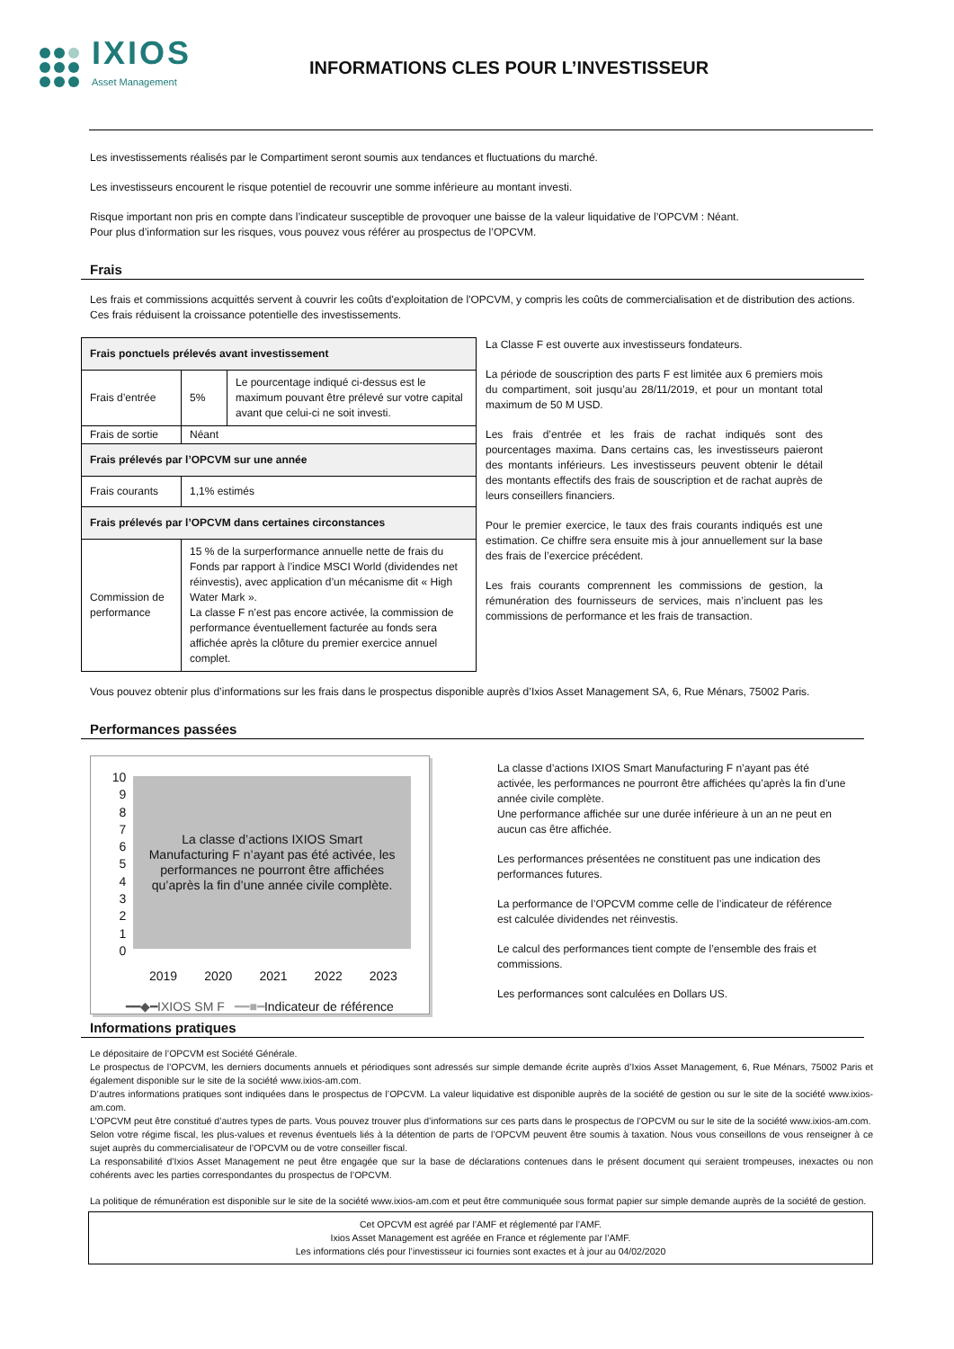IXIOS
Asset Management
INFORMATIONS CLES POUR L’INVESTISSEUR
Les investissements réalisés par le Compartiment seront soumis aux tendances et fluctuations du marché.
Les investisseurs encourent le risque potentiel de recouvrir une somme inférieure au montant investi.
Risque important non pris en compte dans l’indicateur susceptible de provoquer une baisse de la valeur liquidative de l’OPCVM : Néant.
Pour plus d’information sur les risques, vous pouvez vous référer au prospectus de l’OPCVM.
Frais
Les frais et commissions acquittés servent à couvrir les coûts d'exploitation de l'OPCVM, y compris les coûts de commercialisation et de distribution des actions. Ces frais réduisent la croissance potentielle des investissements.
| Frais ponctuels prélevés avant investissement | | |
| Frais d’entrée | 5% | Le pourcentage indiqué ci-dessus est le maximum pouvant être prélevé sur votre capital avant que celui-ci ne soit investi. |
| Frais de sortie | Néant | |
| Frais prélevés par l’OPCVM sur une année | | |
| Frais courants | 1,1% estimés | |
| Frais prélevés par l’OPCVM dans certaines circonstances | | |
| Commission de performance | 15 % de la surperformance annuelle nette de frais du Fonds par rapport à l’indice MSCI World (dividendes net réinvestis), avec application d’un mécanisme dit « High Water Mark ». La classe F n’est pas encore activée, la commission de performance éventuellement facturée au fonds sera affichée après la clôture du premier exercice annuel complet. | |
La Classe F est ouverte aux investisseurs fondateurs.
La période de souscription des parts F est limitée aux 6 premiers mois du compartiment, soit jusqu’au 28/11/2019, et pour un montant total maximum de 50 M USD.
Les frais d’entrée et les frais de rachat indiqués sont des pourcentages maxima. Dans certains cas, les investisseurs paieront des montants inférieurs. Les investisseurs peuvent obtenir le détail des montants effectifs des frais de souscription et de rachat auprès de leurs conseillers financiers.
Pour le premier exercice, le taux des frais courants indiqués est une estimation. Ce chiffre sera ensuite mis à jour annuellement sur la base des frais de l’exercice précédent.
Les frais courants comprennent les commissions de gestion, la rémunération des fournisseurs de services, mais n’incluent pas les commissions de performance et les frais de transaction.
Vous pouvez obtenir plus d’informations sur les frais dans le prospectus disponible auprès d’Ixios Asset Management SA, 6, Rue Ménars, 75002 Paris.
Performances passées
10
9
8
7
6
5
4
3
2
1
0
La classe d’actions IXIOS Smart
Manufacturing F n’ayant pas été activée, les
performances ne pourront être affichées
qu’après la fin d’une année civile complète.
2019 2020 2021 2022 2023
━━◆━IXIOS SM F ━━■━Indicateur de référence
La classe d’actions IXIOS Smart Manufacturing F n’ayant pas été activée, les performances ne pourront être affichées qu’après la fin d’une année civile complète.
Une performance affichée sur une durée inférieure à un an ne peut en aucun cas être affichée.
Les performances présentées ne constituent pas une indication des performances futures.
La performance de l’OPCVM comme celle de l’indicateur de référence est calculée dividendes net réinvestis.
Le calcul des performances tient compte de l’ensemble des frais et commissions.
Les performances sont calculées en Dollars US.
Informations pratiques
Le dépositaire de l’OPCVM est Société Générale.
Le prospectus de l’OPCVM, les derniers documents annuels et périodiques sont adressés sur simple demande écrite auprès d’Ixios Asset Management, 6, Rue Ménars, 75002 Paris et également disponible sur le site de la société www.ixios-am.com.
D’autres informations pratiques sont indiquées dans le prospectus de l’OPCVM. La valeur liquidative est disponible auprès de la société de gestion ou sur le site de la société www.ixios-am.com.
L’OPCVM peut être constitué d’autres types de parts. Vous pouvez trouver plus d’informations sur ces parts dans le prospectus de l’OPCVM ou sur le site de la société www.ixios-am.com.
Selon votre régime fiscal, les plus-values et revenus éventuels liés à la détention de parts de l’OPCVM peuvent être soumis à taxation. Nous vous conseillons de vous renseigner à ce sujet auprès du commercialisateur de l’OPCVM ou de votre conseiller fiscal.
La responsabilité d’Ixios Asset Management ne peut être engagée que sur la base de déclarations contenues dans le présent document qui seraient trompeuses, inexactes ou non cohérents avec les parties correspondantes du prospectus de l’OPCVM.
La politique de rémunération est disponible sur le site de la société www.ixios-am.com et peut être communiquée sous format papier sur simple demande auprès de la société de gestion.
Cet OPCVM est agréé par l’AMF et réglementé par l’AMF.
Ixios Asset Management est agréée en France et réglemente par l’AMF.
Les informations clés pour l’investisseur ici fournies sont exactes et à jour au 04/02/2020